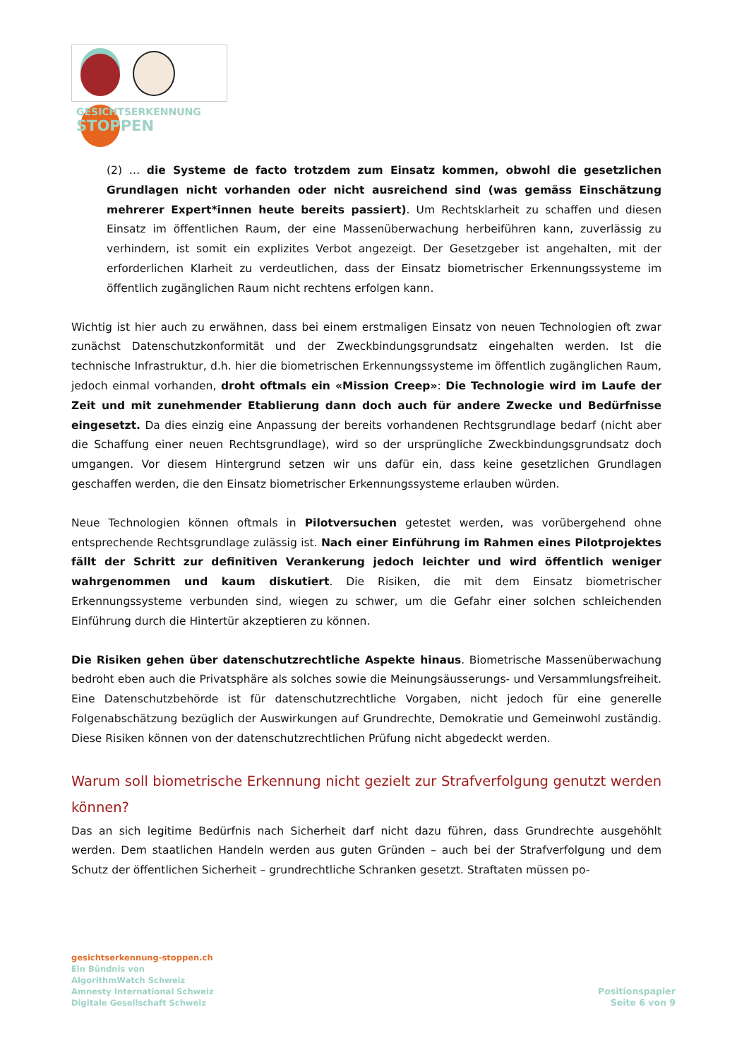GESICHTSERKENNUNG
STOPPEN
(2) … die Systeme de facto trotzdem zum Einsatz kommen, obwohl die gesetzlichen Grundlagen nicht vorhanden oder nicht ausreichend sind (was gemäss Einschätzung mehrerer Expert*innen heute bereits passiert). Um Rechtsklarheit zu schaffen und diesen Einsatz im öffentlichen Raum, der eine Massenüberwachung herbeiführen kann, zuverlässig zu verhindern, ist somit ein explizites Verbot angezeigt. Der Gesetzgeber ist angehalten, mit der erforderlichen Klarheit zu verdeutlichen, dass der Einsatz biometrischer Erkennungssysteme im öffentlich zugänglichen Raum nicht rechtens erfolgen kann.
Wichtig ist hier auch zu erwähnen, dass bei einem erstmaligen Einsatz von neuen Technologien oft zwar zunächst Datenschutzkonformität und der Zweckbindungsgrundsatz eingehalten werden. Ist die technische Infrastruktur, d.h. hier die biometrischen Erkennungssysteme im öffentlich zugänglichen Raum, jedoch einmal vorhanden, droht oftmals ein «Mission Creep»: Die Technologie wird im Laufe der Zeit und mit zunehmender Etablierung dann doch auch für andere Zwecke und Bedürfnisse eingesetzt. Da dies einzig eine Anpassung der bereits vorhandenen Rechtsgrundlage bedarf (nicht aber die Schaffung einer neuen Rechtsgrundlage), wird so der ursprüngliche Zweckbindungsgrundsatz doch umgangen. Vor diesem Hintergrund setzen wir uns dafür ein, dass keine gesetzlichen Grundlagen geschaffen werden, die den Einsatz biometrischer Erkennungssysteme erlauben würden.
Neue Technologien können oftmals in Pilotversuchen getestet werden, was vorübergehend ohne entsprechende Rechtsgrundlage zulässig ist. Nach einer Einführung im Rahmen eines Pilotprojektes fällt der Schritt zur definitiven Verankerung jedoch leichter und wird öffentlich weniger wahrgenommen und kaum diskutiert. Die Risiken, die mit dem Einsatz biometrischer Erkennungssysteme verbunden sind, wiegen zu schwer, um die Gefahr einer solchen schleichenden Einführung durch die Hintertür akzeptieren zu können.
Die Risiken gehen über datenschutzrechtliche Aspekte hinaus. Biometrische Massenüberwachung bedroht eben auch die Privatsphäre als solches sowie die Meinungsäusserungs- und Versammlungsfreiheit. Eine Datenschutzbehörde ist für datenschutzrechtliche Vorgaben, nicht jedoch für eine generelle Folgenabschätzung bezüglich der Auswirkungen auf Grundrechte, Demokratie und Gemeinwohl zuständig. Diese Risiken können von der datenschutzrechtlichen Prüfung nicht abgedeckt werden.
Warum soll biometrische Erkennung nicht gezielt zur Strafverfolgung genutzt werden können?
Das an sich legitime Bedürfnis nach Sicherheit darf nicht dazu führen, dass Grundrechte ausgehöhlt werden. Dem staatlichen Handeln werden aus guten Gründen – auch bei der Strafverfolgung und dem Schutz der öffentlichen Sicherheit – grundrechtliche Schranken gesetzt. Straftaten müssen po-
gesichtserkennung-stoppen.ch
Ein Bündnis von
AlgorithmWatch Schweiz
Amnesty International Schweiz
Digitale Gesellschaft Schweiz
Positionspapier
Seite 6 von 9